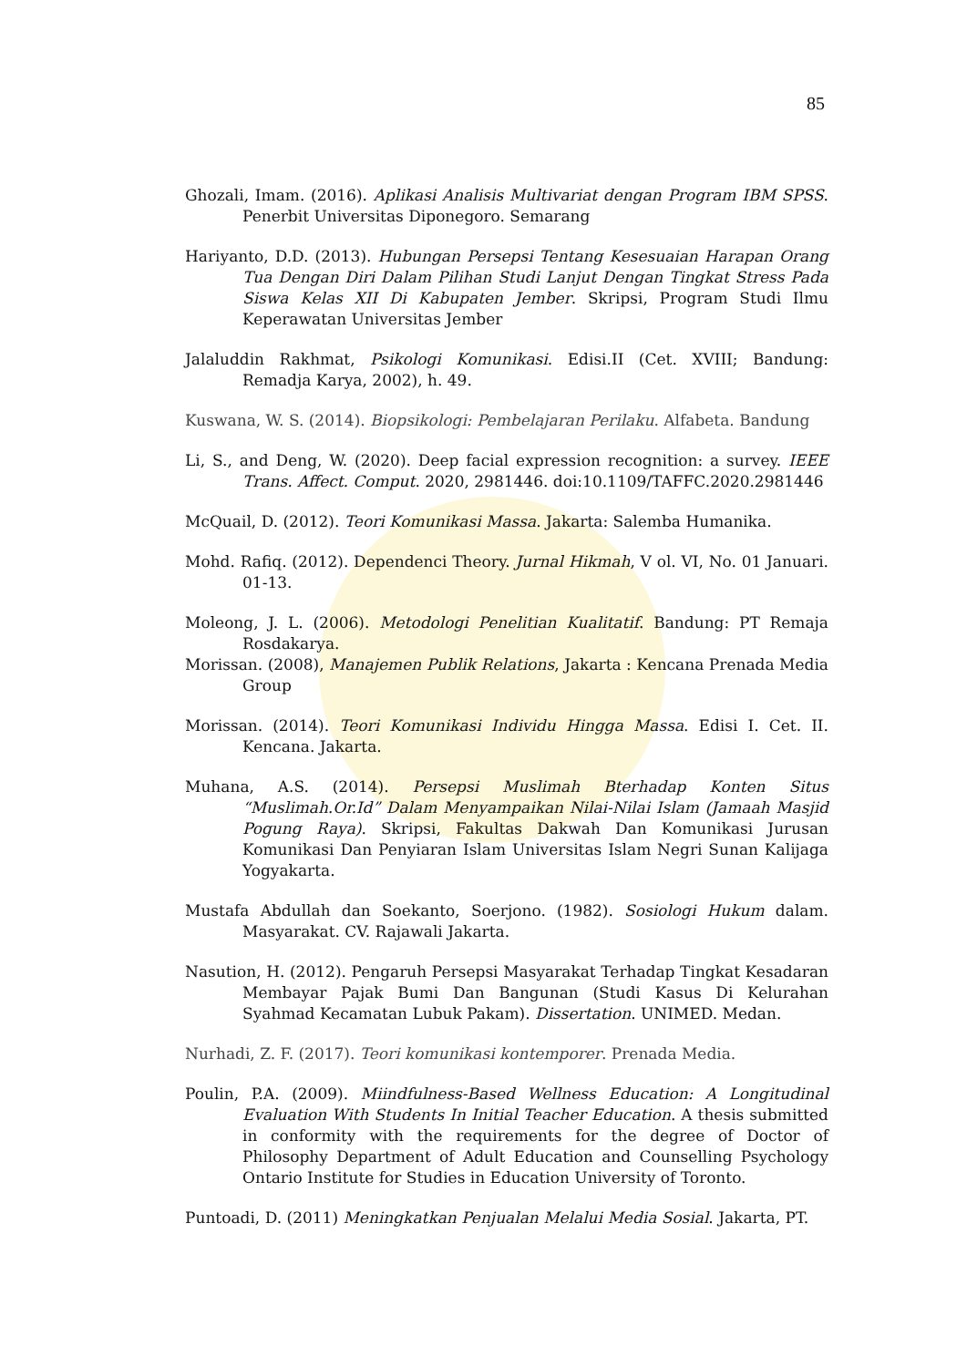85
Ghozali, Imam. (2016). Aplikasi Analisis Multivariat dengan Program IBM SPSS. Penerbit Universitas Diponegoro. Semarang
Hariyanto, D.D. (2013). Hubungan Persepsi Tentang Kesesuaian Harapan Orang Tua Dengan Diri Dalam Pilihan Studi Lanjut Dengan Tingkat Stress Pada Siswa Kelas XII Di Kabupaten Jember. Skripsi, Program Studi Ilmu Keperawatan Universitas Jember
Jalaluddin Rakhmat, Psikologi Komunikasi. Edisi.II (Cet. XVIII; Bandung: Remadja Karya, 2002), h. 49.
Kuswana, W. S. (2014). Biopsikologi: Pembelajaran Perilaku. Alfabeta. Bandung
Li, S., and Deng, W. (2020). Deep facial expression recognition: a survey. IEEE Trans. Affect. Comput. 2020, 2981446. doi:10.1109/TAFFC.2020.2981446
McQuail, D. (2012). Teori Komunikasi Massa. Jakarta: Salemba Humanika.
Mohd. Rafiq. (2012). Dependenci Theory. Jurnal Hikmah, V ol. VI, No. 01 Januari. 01-13.
Moleong, J. L. (2006). Metodologi Penelitian Kualitatif. Bandung: PT Remaja Rosdakarya.
Morissan. (2008), Manajemen Publik Relations, Jakarta : Kencana Prenada Media Group
Morissan. (2014). Teori Komunikasi Individu Hingga Massa. Edisi I. Cet. II. Kencana. Jakarta.
Muhana, A.S. (2014). Persepsi Muslimah Bterhadap Konten Situs “Muslimah.Or.Id” Dalam Menyampaikan Nilai-Nilai Islam (Jamaah Masjid Pogung Raya). Skripsi, Fakultas Dakwah Dan Komunikasi Jurusan Komunikasi Dan Penyiaran Islam Universitas Islam Negri Sunan Kalijaga Yogyakarta.
Mustafa Abdullah dan Soekanto, Soerjono. (1982). Sosiologi Hukum dalam. Masyarakat. CV. Rajawali Jakarta.
Nasution, H. (2012). Pengaruh Persepsi Masyarakat Terhadap Tingkat Kesadaran Membayar Pajak Bumi Dan Bangunan (Studi Kasus Di Kelurahan Syahmad Kecamatan Lubuk Pakam). Dissertation. UNIMED. Medan.
Nurhadi, Z. F. (2017). Teori komunikasi kontemporer. Prenada Media.
Poulin, P.A. (2009). Miindfulness-Based Wellness Education: A Longitudinal Evaluation With Students In Initial Teacher Education. A thesis submitted in conformity with the requirements for the degree of Doctor of Philosophy Department of Adult Education and Counselling Psychology Ontario Institute for Studies in Education University of Toronto.
Puntoadi, D. (2011) Meningkatkan Penjualan Melalui Media Sosial. Jakarta, PT.